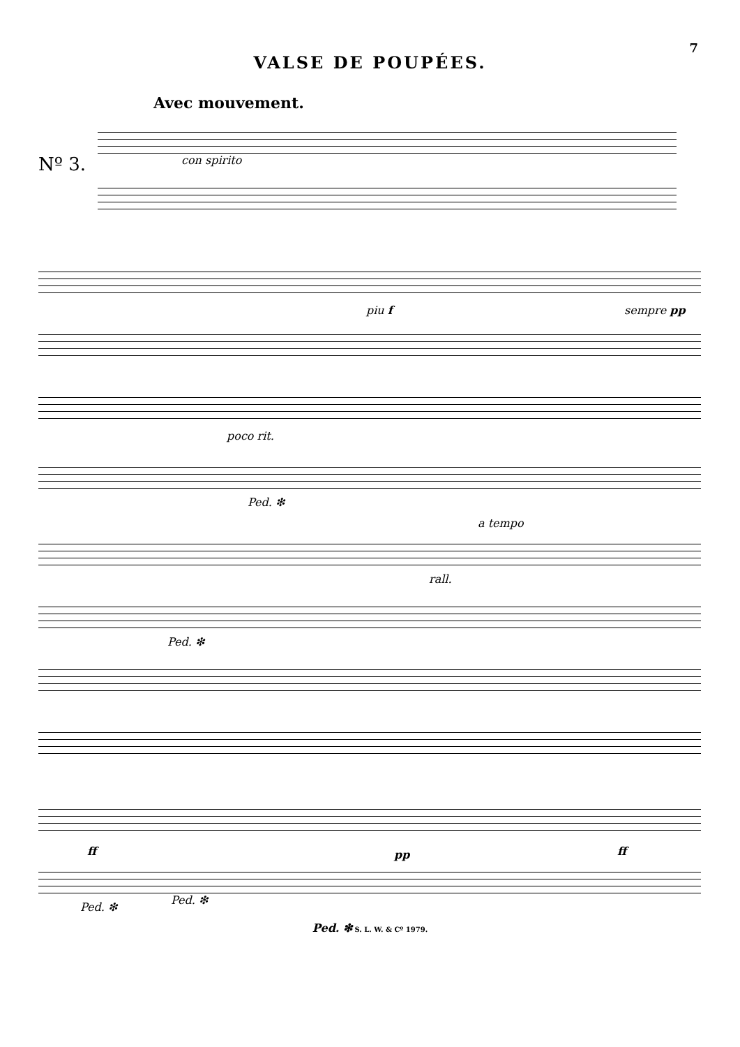7
VALSE DE POUPÉES.
Avec mouvement.
Nº 3. con spirito
piu f sempre pp
poco rit.
Ped. ❇
a tempo
rall.
Ped. ❇
ff pp ff
Ped. ❇
Ped. ❇
Ped. ❇ S. L. W. & Cº 1979.